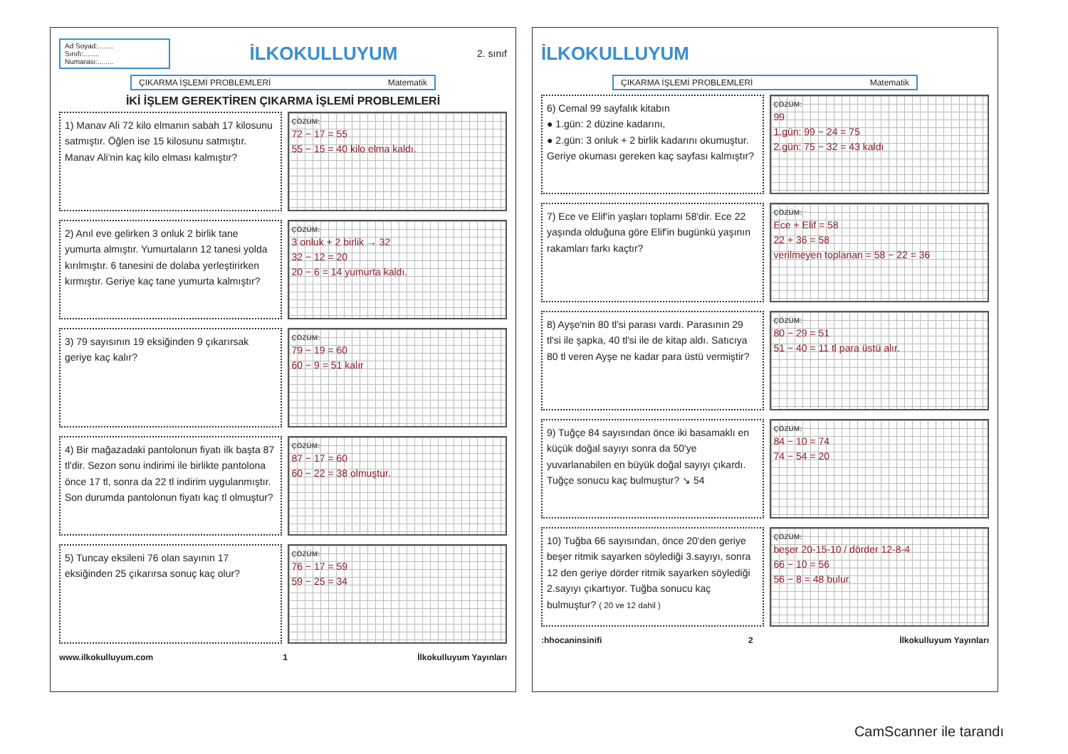Ad Soyad:........
Sınıfı:........
Numarası:........
İLKOKULLUYUM
2. sınıf
ÇIKARMA İŞLEMİ PROBLEMLERİ Matematik
İKİ İŞLEM GEREKTİREN ÇIKARMA İŞLEMİ PROBLEMLERİ
1) Manav Ali 72 kilo elmanın sabah 17 kilosunu satmıştır. Öğlen ise 15 kilosunu satmıştır. Manav Ali'nin kaç kilo elması kalmıştır?
ÇÖZÜM:
72 − 17 = 55
55 − 15 = 40 kilo elma kaldı.
2) Anıl eve gelirken 3 onluk 2 birlik tane yumurta almıştır. Yumurtaların 12 tanesi yolda kırılmıştır. 6 tanesini de dolaba yerleştirirken kırmıştır. Geriye kaç tane yumurta kalmıştır?
ÇÖZÜM:
3 onluk + 2 birlik → 32
32 − 12 = 20
20 − 6 = 14 yumurta kaldı.
3) 79 sayısının 19 eksiğinden 9 çıkarırsak geriye kaç kalır?
ÇÖZÜM:
79 − 19 = 60
60 − 9 = 51 kalır
4) Bir mağazadaki pantolonun fiyatı ilk başta 87 tl'dir. Sezon sonu indirimi ile birlikte pantolona önce 17 tl, sonra da 22 tl indirim uygulanmıştır. Son durumda pantolonun fiyatı kaç tl olmuştur?
ÇÖZÜM:
87 − 17 = 60
60 − 22 = 38 olmuştur.
5) Tuncay eksileni 76 olan sayının 17 eksiğinden 25 çıkarırsa sonuç kaç olur?
ÇÖZÜM:
76 − 17 = 59
59 − 25 = 34
www.ilkokulluyum.com 1 İlkokulluyum Yayınları
İLKOKULLUYUM
ÇIKARMA İŞLEMİ PROBLEMLERİ Matematik
6) Cemal 99 sayfalık kitabın
● 1.gün: 2 düzine kadarını,
● 2.gün: 3 onluk + 2 birlik kadarını okumuştur. Geriye okuması gereken kaç sayfası kalmıştır?
ÇÖZÜM:
99
1.gün: 99 − 24 = 75
2.gün: 75 − 32 = 43 kaldı
7) Ece ve Elif'in yaşları toplamı 58'dir. Ece 22 yaşında olduğuna göre Elif'in bugünkü yaşının rakamları farkı kaçtır?
ÇÖZÜM:
Ece + Elif = 58
22 + 36 = 58
verilmeyen toplanan = 58 − 22 = 36
8) Ayşe'nin 80 tl'si parası vardı. Parasının 29 tl'si ile şapka, 40 tl'si ile de kitap aldı. Satıcıya 80 tl veren Ayşe ne kadar para üstü vermiştir?
ÇÖZÜM:
80 − 29 = 51
51 − 40 = 11 tl para üstü alır.
9) Tuğçe 84 sayısından önce iki basamaklı en küçük doğal sayıyı sonra da 50'ye yuvarlanabilen en büyük doğal sayıyı çıkardı. Tuğçe sonucu kaç bulmuştur? ↘ 54
ÇÖZÜM:
84 − 10 = 74
74 − 54 = 20
10) Tuğba 66 sayısından, önce 20'den geriye beşer ritmik sayarken söylediği 3.sayıyı, sonra 12 den geriye dörder ritmik sayarken söylediği 2.sayıyı çıkartıyor. Tuğba sonucu kaç bulmuştur? ( 20 ve 12 dahil )
ÇÖZÜM:
beşer 20-15-10 / dörder 12-8-4
66 − 10 = 56
56 − 8 = 48 bulur.
:hhocaninsinifi 2 İlkokulluyum Yayınları
CamScanner ile tarandı